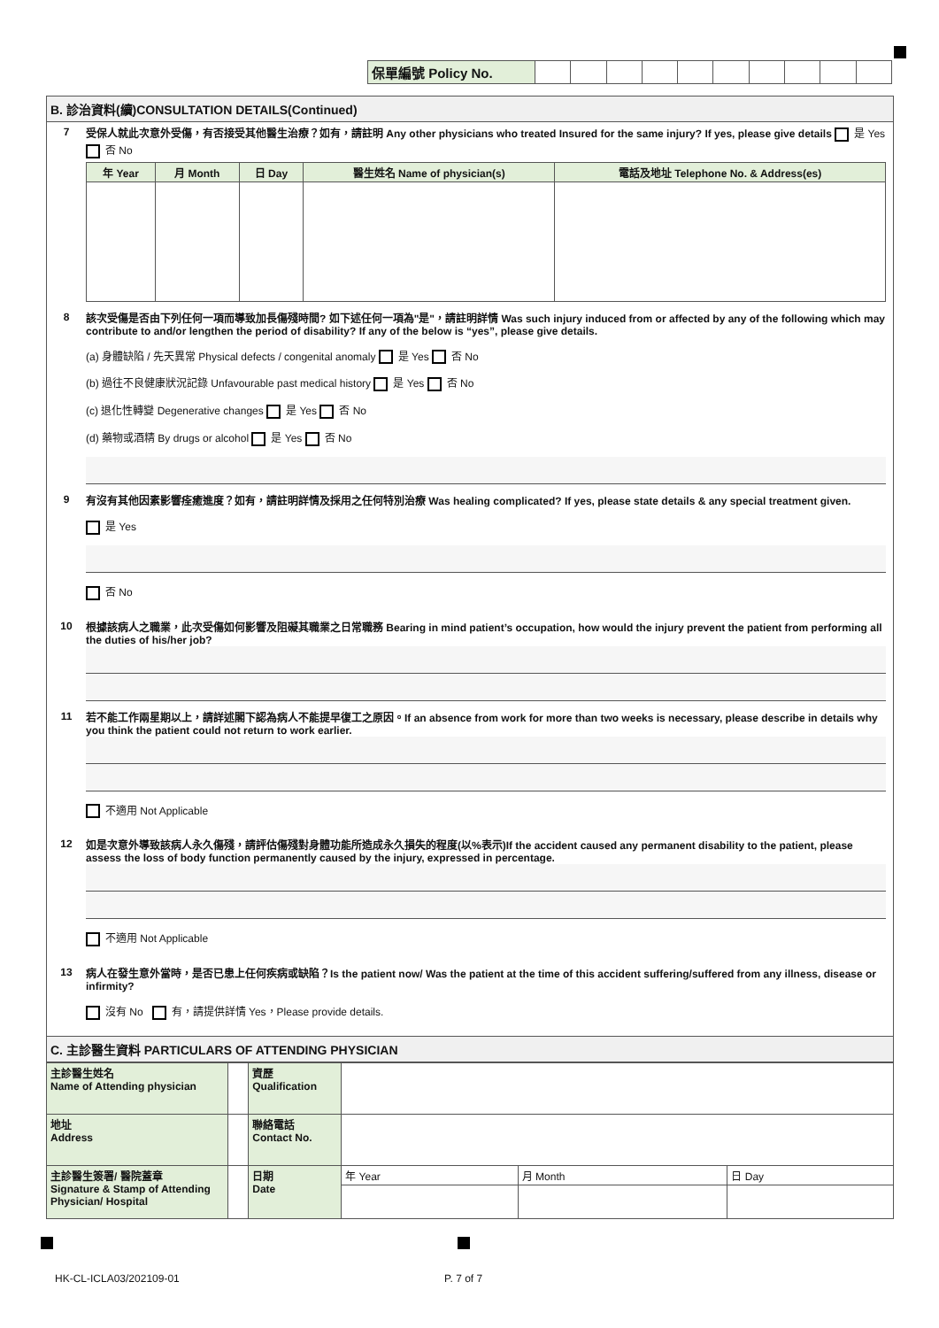| 保單編號 Policy No. | | | | | | | | | | |
B. 診治資料(續)CONSULTATION DETAILS(Continued)
7 受保人就此次意外受傷，有否接受其他醫生治療？如有，請註明 Any other physicians who treated Insured for the same injury? If yes, please give details 是 Yes 否 No
| 年 Year | 月 Month | 日 Day | 醫生姓名 Name of physician(s) | 電話及地址 Telephone No. & Address(es) |
| --- | --- | --- | --- | --- |
8 該次受傷是否由下列任何一項而導致加長傷殘時間? 如下述任何一項為"是"，請註明詳情 Was such injury induced from or affected by any of the following which may contribute to and/or lengthen the period of disability? If any of the below is “yes”, please give details.
(a) 身體缺陷 / 先天異常 Physical defects / congenital anomaly 是 Yes 否 No
(b) 過往不良健康狀況記錄 Unfavourable past medical history 是 Yes 否 No
(c) 退化性轉變 Degenerative changes 是 Yes 否 No
(d) 藥物或酒精 By drugs or alcohol 是 Yes 否 No
9 有沒有其他因素影響痊癒進度？如有，請註明詳情及採用之任何特別治療 Was healing complicated? If yes, please state details & any special treatment given.
是 Yes
否 No
10 根據該病人之職業，此次受傷如何影響及阻礙其職業之日常職務 Bearing in mind patient’s occupation, how would the injury prevent the patient from performing all the duties of his/her job?
11 若不能工作兩星期以上，請詳述閣下認為病人不能提早復工之原因。If an absence from work for more than two weeks is necessary, please describe in details why you think the patient could not return to work earlier.
不適用 Not Applicable
12 如是次意外導致該病人永久傷殘，請評估傷殘對身體功能所造成永久損失的程度(以%表示)If the accident caused any permanent disability to the patient, please assess the loss of body function permanently caused by the injury, expressed in percentage.
不適用 Not Applicable
13 病人在發生意外當時，是否已患上任何疾病或缺陷？Is the patient now/ Was the patient at the time of this accident suffering/suffered from any illness, disease or infirmity?
沒有 No 有，請提供詳情 Yes，Please provide details.
C. 主診醫生資料 PARTICULARS OF ATTENDING PHYSICIAN
| 主診醫生姓名 Name of Attending physician | | 資歷 Qualification | | | |
| 地址 Address | | 聯絡電話 Contact No. | | | |
| 主診醫生簽署/ 醫院蓋章 Signature & Stamp of Attending Physician/ Hospital | | 日期 Date | 年 Year | 月 Month | 日 Day |
HK-CL-ICLA03/202109-01 P. 7 of 7